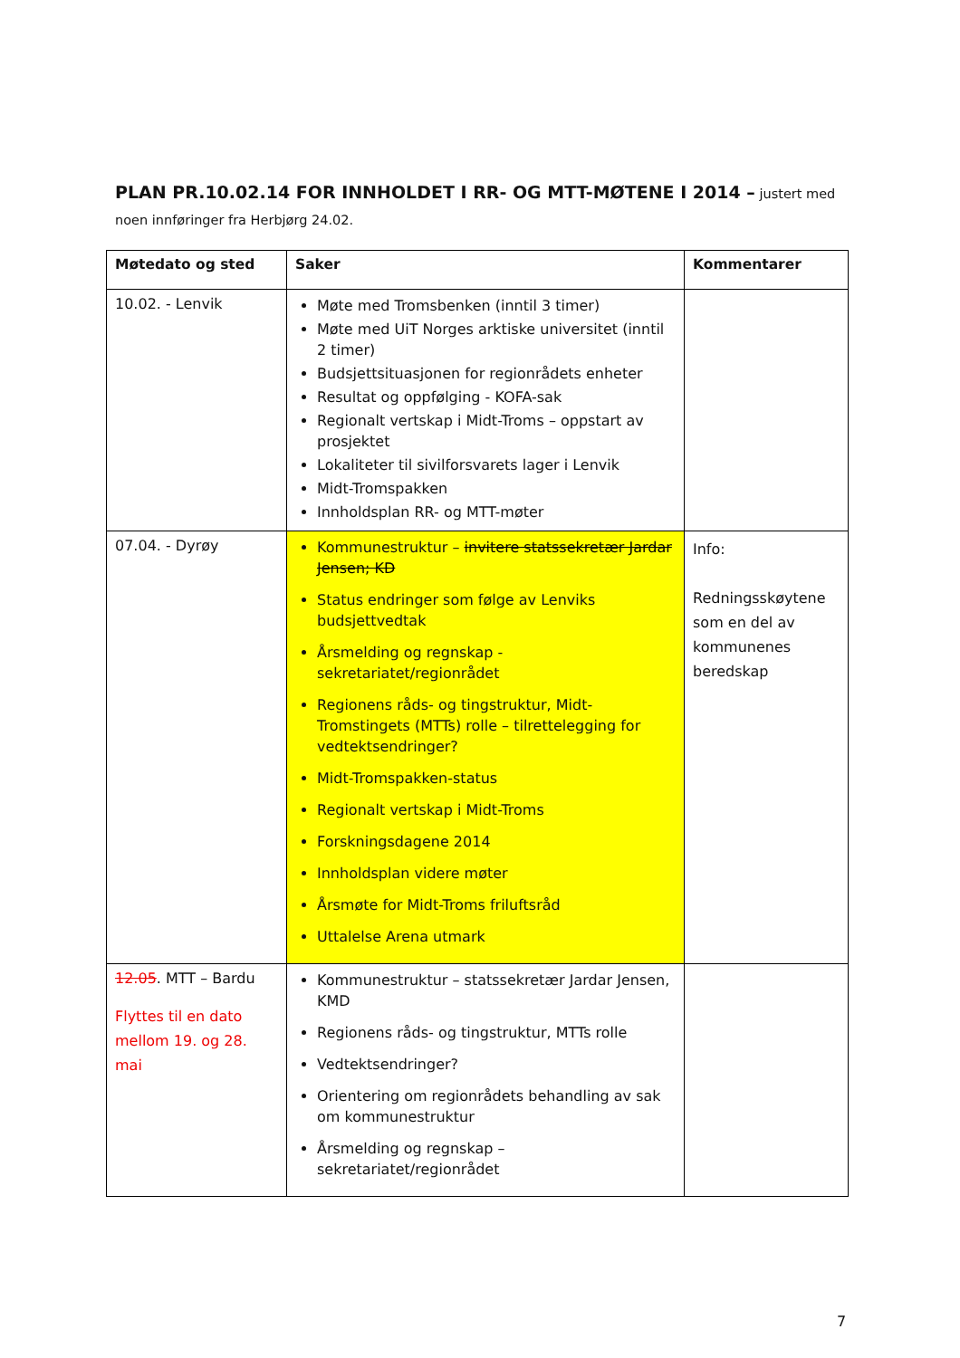PLAN PR.10.02.14 FOR INNHOLDET I RR- OG MTT-MØTENE I 2014 – justert med noen innføringer fra Herbjørg 24.02.
| Møtedato og sted | Saker | Kommentarer |
| --- | --- | --- |
| 10.02. - Lenvik | Møte med Tromsbenken (inntil 3 timer) Møte med UiT Norges arktiske universitet (inntil 2 timer) Budsjettsituasjonen for regionrådets enheter Resultat og oppfølging - KOFA-sak Regionalt vertskap i Midt-Troms – oppstart av prosjektet Lokaliteter til sivilforsvarets lager i Lenvik Midt-Tromspakken Innholdsplan RR- og MTT-møter | |
| 07.04. - Dyrøy | Kommunestruktur – invitere statssekretær Jardar Jensen; KD Status endringer som følge av Lenviks budsjettvedtak Årsmelding og regnskap - sekretariatet/regionrådet Regionens råds- og tingstruktur, Midt-Tromstingets (MTTs) rolle – tilrettelegging for vedtektsendringer? Midt-Tromspakken-status Regionalt vertskap i Midt-Troms Forskningsdagene 2014 Innholdsplan videre møter Årsmøte for Midt-Troms friluftsråd Uttalelse Arena utmark | Info: Redningsskøytene som en del av kommunenes beredskap |
| 12.05 . MTT – Bardu Flyttes til en dato mellom 19. og 28. mai | Kommunestruktur – statssekretær Jardar Jensen, KMD Regionens råds- og tingstruktur, MTTs rolle Vedtektsendringer? Orientering om regionrådets behandling av sak om kommunestruktur Årsmelding og regnskap – sekretariatet/regionrådet | |
7